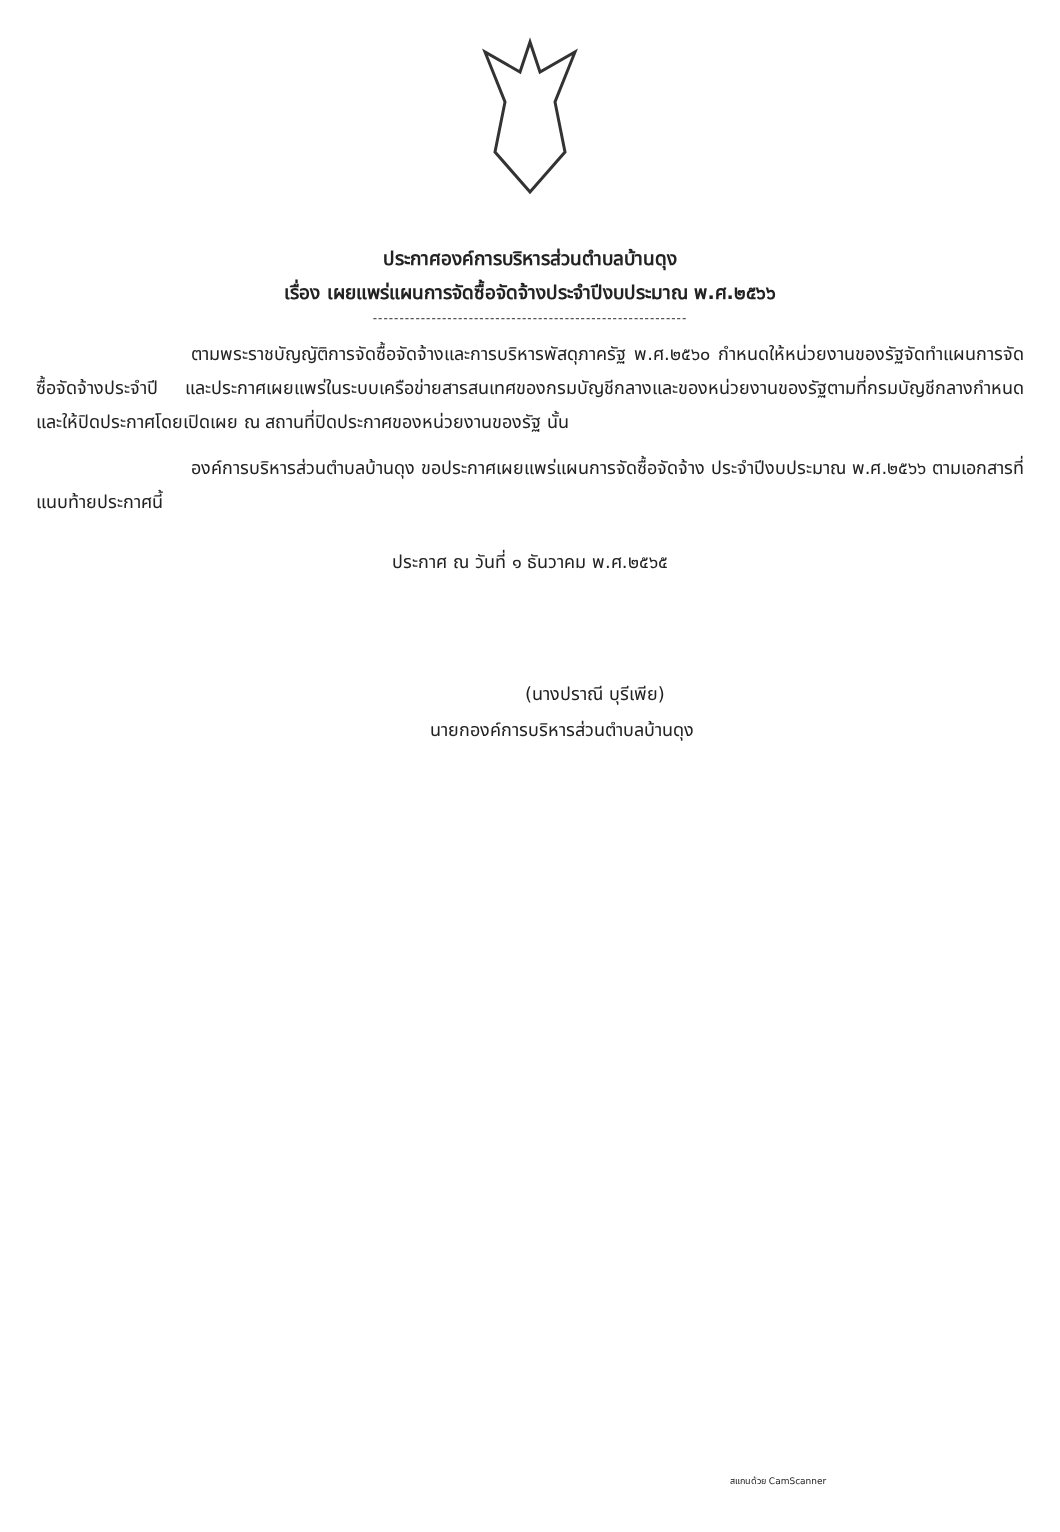ประกาศองค์การบริหารส่วนตำบลบ้านดุง
เรื่อง เผยแพร่แผนการจัดซื้อจัดจ้างประจำปีงบประมาณ พ.ศ.๒๕๖๖
-----------------------------------------------------------
ตามพระราชบัญญัติการจัดซื้อจัดจ้างและการบริหารพัสดุภาครัฐ พ.ศ.๒๕๖๐ กำหนดให้หน่วยงานของรัฐจัดทำแผนการจัดซื้อจัดจ้างประจำปี และประกาศเผยแพร่ในระบบเครือข่ายสารสนเทศของกรมบัญชีกลางและของหน่วยงานของรัฐตามที่กรมบัญชีกลางกำหนด และให้ปิดประกาศโดยเปิดเผย ณ สถานที่ปิดประกาศของหน่วยงานของรัฐ นั้น
องค์การบริหารส่วนตำบลบ้านดุง ขอประกาศเผยแพร่แผนการจัดซื้อจัดจ้าง ประจำปีงบประมาณ พ.ศ.๒๕๖๖ ตามเอกสารที่แนบท้ายประกาศนี้
ประกาศ ณ วันที่ ๑ ธันวาคม พ.ศ.๒๕๖๕
(นางปราณี บุรีเพีย)
นายกองค์การบริหารส่วนตำบลบ้านดุง
สแกนด้วย CamScanner